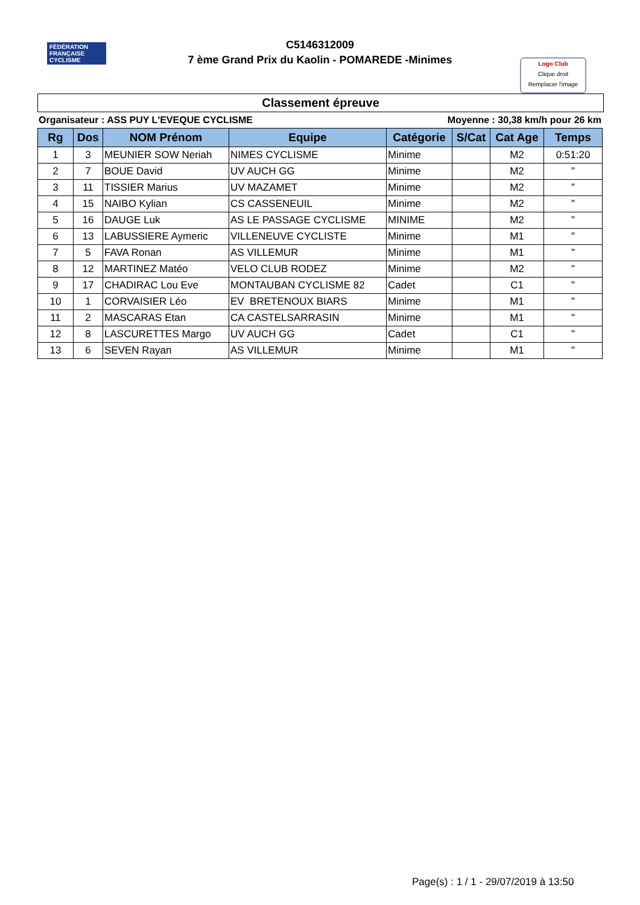FÉDÉRATION FRANÇAISE CYCLISME
C5146312009
7 ème Grand Prix du Kaolin - POMAREDE -Minimes
Logo Club
Clique droit
Remplacer l'image
Classement épreuve
Organisateur : ASS PUY L'EVEQUE CYCLISME Moyenne : 30,38 km/h pour 26 km
| Rg | Dos | NOM Prénom | Equipe | Catégorie | S/Cat | Cat Age | Temps |
| --- | --- | --- | --- | --- | --- | --- | --- |
| 1 | 3 | MEUNIER SOW Neriah | NIMES CYCLISME | Minime | | M2 | 0:51:20 |
| 2 | 7 | BOUE David | UV AUCH GG | Minime | | M2 | " |
| 3 | 11 | TISSIER Marius | UV MAZAMET | Minime | | M2 | " |
| 4 | 15 | NAIBO Kylian | CS CASSENEUIL | Minime | | M2 | " |
| 5 | 16 | DAUGE Luk | AS LE PASSAGE CYCLISME | MINIME | | M2 | " |
| 6 | 13 | LABUSSIERE Aymeric | VILLENEUVE CYCLISTE | Minime | | M1 | " |
| 7 | 5 | FAVA Ronan | AS VILLEMUR | Minime | | M1 | " |
| 8 | 12 | MARTINEZ Matéo | VELO CLUB RODEZ | Minime | | M2 | " |
| 9 | 17 | CHADIRAC Lou Eve | MONTAUBAN CYCLISME 82 | Cadet | | C1 | " |
| 10 | 1 | CORVAISIER Léo | EV BRETENOUX BIARS | Minime | | M1 | " |
| 11 | 2 | MASCARAS Etan | CA CASTELSARRASIN | Minime | | M1 | " |
| 12 | 8 | LASCURETTES Margo | UV AUCH GG | Cadet | | C1 | " |
| 13 | 6 | SEVEN Rayan | AS VILLEMUR | Minime | | M1 | " |
Page(s) : 1 / 1 - 29/07/2019 à 13:50